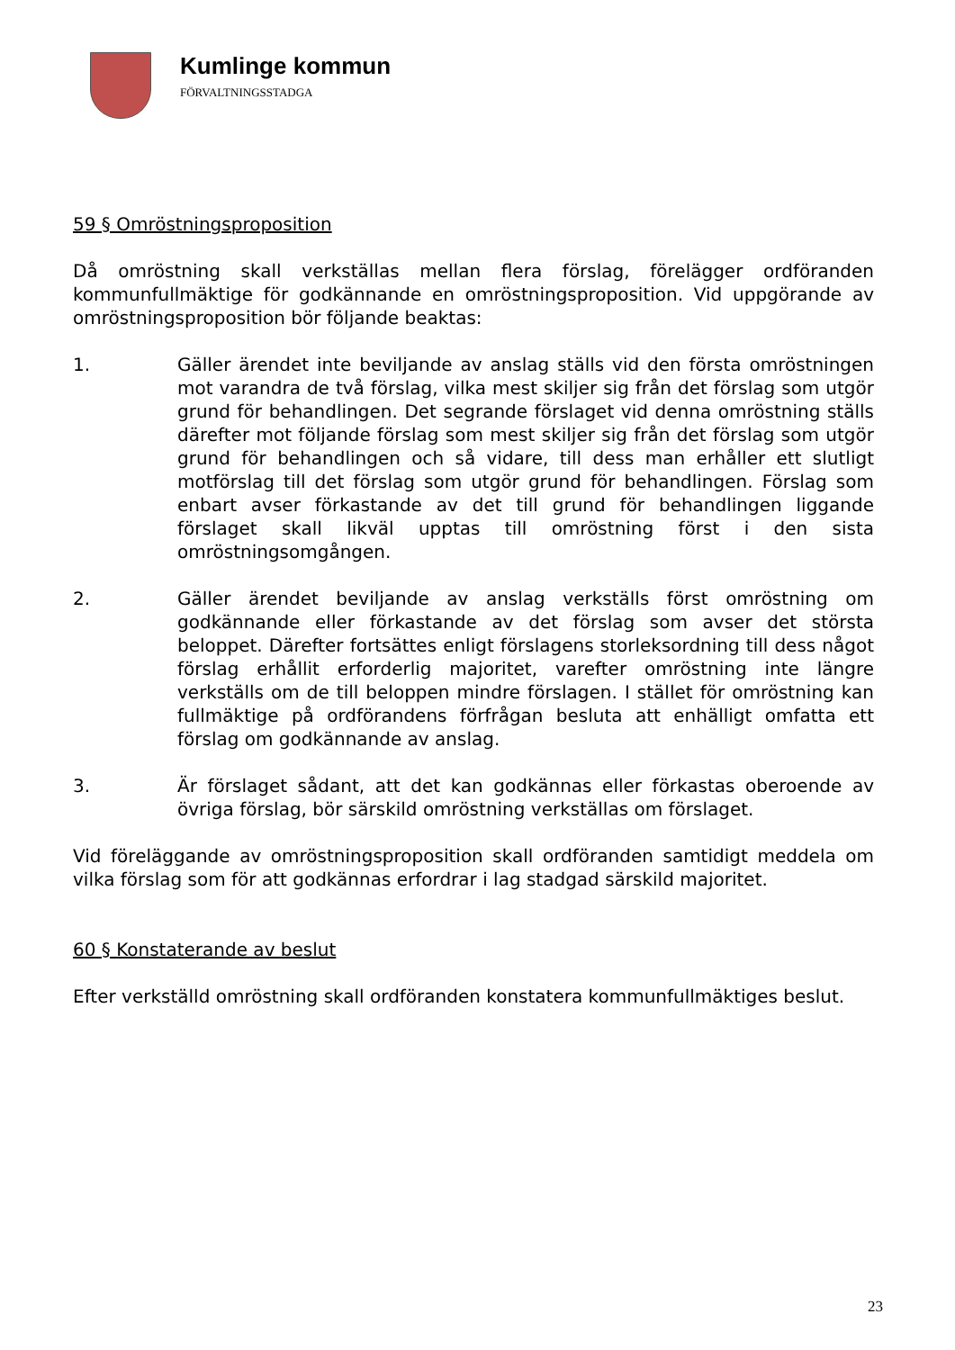Kumlinge kommun
FÖRVALTNINGSSTADGA
59 § Omröstningsproposition
Då omröstning skall verkställas mellan flera förslag, förelägger ordföranden kommunfullmäktige för godkännande en omröstningsproposition. Vid uppgörande av omröstningsproposition bör följande beaktas:
1. Gäller ärendet inte beviljande av anslag ställs vid den första omröstningen mot varandra de två förslag, vilka mest skiljer sig från det förslag som utgör grund för behandlingen. Det segrande förslaget vid denna omröstning ställs därefter mot följande förslag som mest skiljer sig från det förslag som utgör grund för behandlingen och så vidare, till dess man erhåller ett slutligt motförslag till det förslag som utgör grund för behandlingen. Förslag som enbart avser förkastande av det till grund för behandlingen liggande förslaget skall likväl upptas till omröstning först i den sista omröstningsomgången.
2. Gäller ärendet beviljande av anslag verkställs först omröstning om godkännande eller förkastande av det förslag som avser det största beloppet. Därefter fortsättes enligt förslagens storleksordning till dess något förslag erhållit erforderlig majoritet, varefter omröstning inte längre verkställs om de till beloppen mindre förslagen. I stället för omröstning kan fullmäktige på ordförandens förfrågan besluta att enhälligt omfatta ett förslag om godkännande av anslag.
3. Är förslaget sådant, att det kan godkännas eller förkastas oberoende av övriga förslag, bör särskild omröstning verkställas om förslaget.
Vid föreläggande av omröstningsproposition skall ordföranden samtidigt meddela om vilka förslag som för att godkännas erfordrar i lag stadgad särskild majoritet.
60 § Konstaterande av beslut
Efter verkställd omröstning skall ordföranden konstatera kommunfullmäktiges beslut.
23